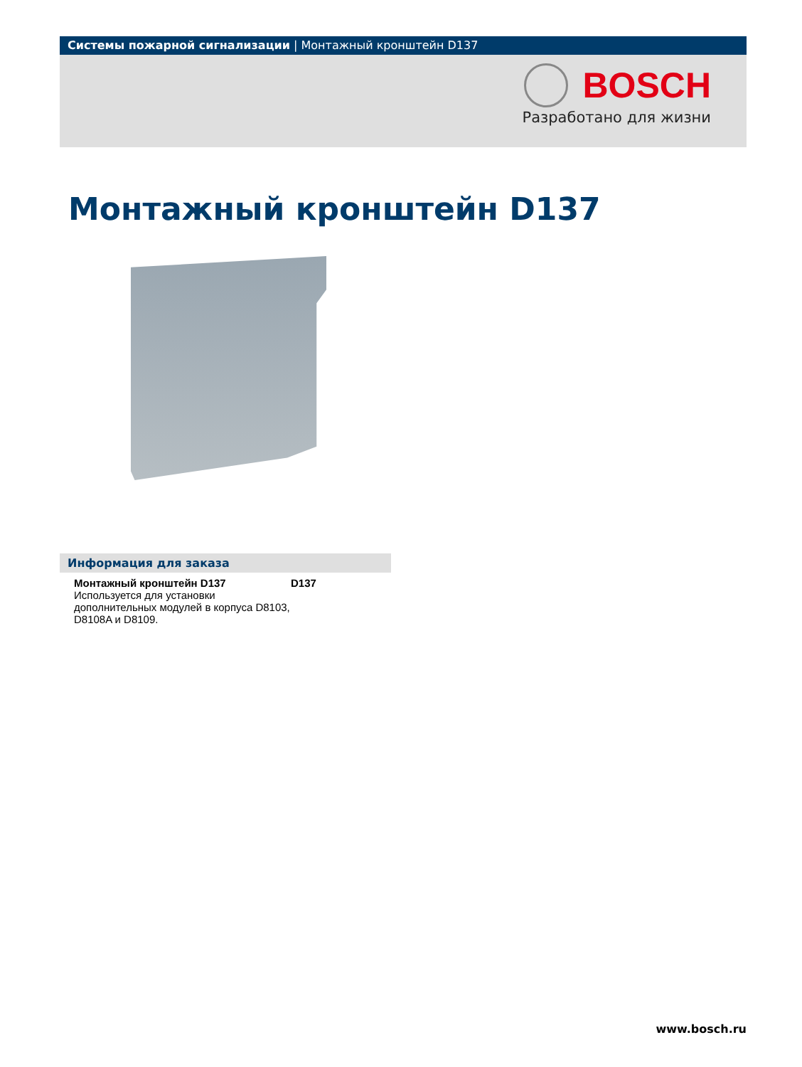Системы пожарной сигнализации | Монтажный кронштейн D137
BOSCH
Разработано для жизни
Монтажный кронштейн D137
Информация для заказа
| Монтажный кронштейн D137 Используется для установки дополнительных модулей в корпуса D8103, D8108A и D8109. | D137 |
www.bosch.ru